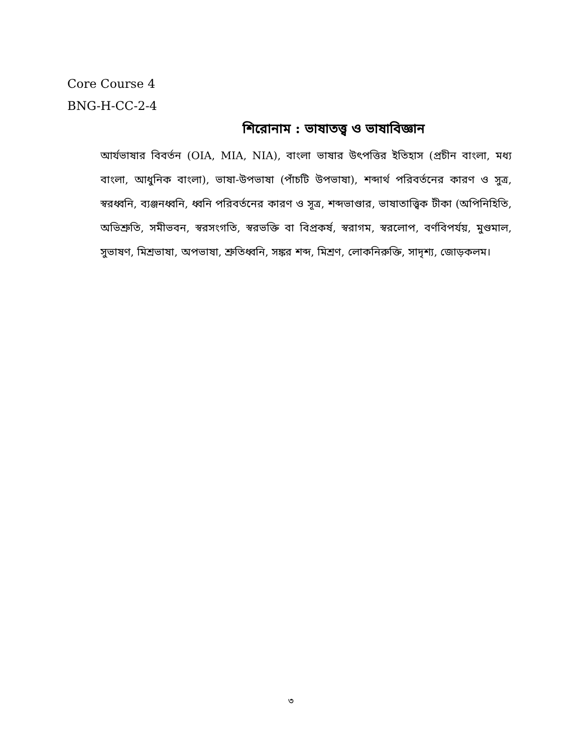Core Course 4
BNG-H-CC-2-4
শিরোনাম : ভাষাতত্ত্ব ও ভাষাবিজ্ঞান
আর্যভাষার বিবর্তন (OIA, MIA, NIA), বাংলা ভাষার উৎপত্তির ইতিহাস (প্রচীন বাংলা, মধ্য বাংলা, আধুনিক বাংলা), ভাষা-উপভাষা (পাঁচটি উপভাষা), শব্দার্থ পরিবর্তনের কারণ ও সুত্র, স্বরধ্বনি, ব্যঞ্জনধ্বনি, ধ্বনি পরিবর্তনের কারণ ও সূত্র, শব্দভাণ্ডার, ভাষাতাত্ত্বিক টীকা (অপিনিহিতি, অভিশ্রুতি, সমীভবন, স্বরসংগতি, স্বরভক্তি বা বিপ্রকর্ষ, স্বরাগম, স্বরলোপ, বর্ণবিপর্যয়, মুণ্ডমাল, সুভাষণ, মিশ্রভাষা, অপভাষা, শ্রুতিধ্বনি, সঙ্কর শব্দ, মিশ্রণ, লোকনিরুক্তি, সাদৃশ্য, জোড়কলম।
৩